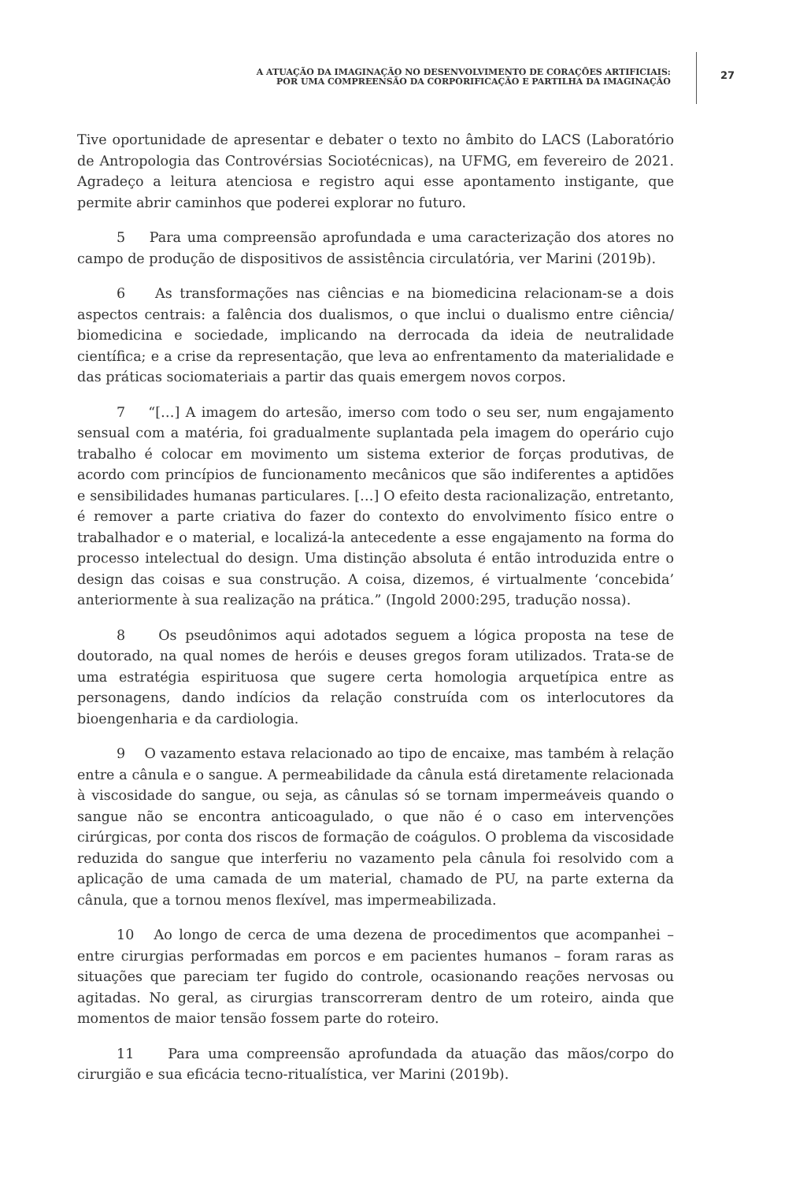A ATUAÇÃO DA IMAGINAÇÃO NO DESENVOLVIMENTO DE CORAÇÕES ARTIFICIAIS:
POR UMA COMPREENSÃO DA CORPORIFICAÇÃO E PARTILHA DA IMAGINAÇÃO
27
Tive oportunidade de apresentar e debater o texto no âmbito do LACS (Laboratório de Antropologia das Controvérsias Sociotécnicas), na UFMG, em fevereiro de 2021. Agradeço a leitura atenciosa e registro aqui esse apontamento instigante, que permite abrir caminhos que poderei explorar no futuro.
5 Para uma compreensão aprofundada e uma caracterização dos atores no campo de produção de dispositivos de assistência circulatória, ver Marini (2019b).
6 As transformações nas ciências e na biomedicina relacionam-se a dois aspectos centrais: a falência dos dualismos, o que inclui o dualismo entre ciência/ biomedicina e sociedade, implicando na derrocada da ideia de neutralidade científica; e a crise da representação, que leva ao enfrentamento da materialidade e das práticas sociomateriais a partir das quais emergem novos corpos.
7 “[…] A imagem do artesão, imerso com todo o seu ser, num engajamento sensual com a matéria, foi gradualmente suplantada pela imagem do operário cujo trabalho é colocar em movimento um sistema exterior de forças produtivas, de acordo com princípios de funcionamento mecânicos que são indiferentes a aptidões e sensibilidades humanas particulares. […] O efeito desta racionalização, entretanto, é remover a parte criativa do fazer do contexto do envolvimento físico entre o trabalhador e o material, e localizá-la antecedente a esse engajamento na forma do processo intelectual do design. Uma distinção absoluta é então introduzida entre o design das coisas e sua construção. A coisa, dizemos, é virtualmente ‘concebida’ anteriormente à sua realização na prática.” (Ingold 2000:295, tradução nossa).
8 Os pseudônimos aqui adotados seguem a lógica proposta na tese de doutorado, na qual nomes de heróis e deuses gregos foram utilizados. Trata-se de uma estratégia espirituosa que sugere certa homologia arquetípica entre as personagens, dando indícios da relação construída com os interlocutores da bioengenharia e da cardiologia.
9 O vazamento estava relacionado ao tipo de encaixe, mas também à relação entre a cânula e o sangue. A permeabilidade da cânula está diretamente relacionada à viscosidade do sangue, ou seja, as cânulas só se tornam impermeáveis quando o sangue não se encontra anticoagulado, o que não é o caso em intervenções cirúrgicas, por conta dos riscos de formação de coágulos. O problema da viscosidade reduzida do sangue que interferiu no vazamento pela cânula foi resolvido com a aplicação de uma camada de um material, chamado de PU, na parte externa da cânula, que a tornou menos flexível, mas impermeabilizada.
10 Ao longo de cerca de uma dezena de procedimentos que acompanhei – entre cirurgias performadas em porcos e em pacientes humanos – foram raras as situações que pareciam ter fugido do controle, ocasionando reações nervosas ou agitadas. No geral, as cirurgias transcorreram dentro de um roteiro, ainda que momentos de maior tensão fossem parte do roteiro.
11 Para uma compreensão aprofundada da atuação das mãos/corpo do cirurgião e sua eficácia tecno-ritualística, ver Marini (2019b).